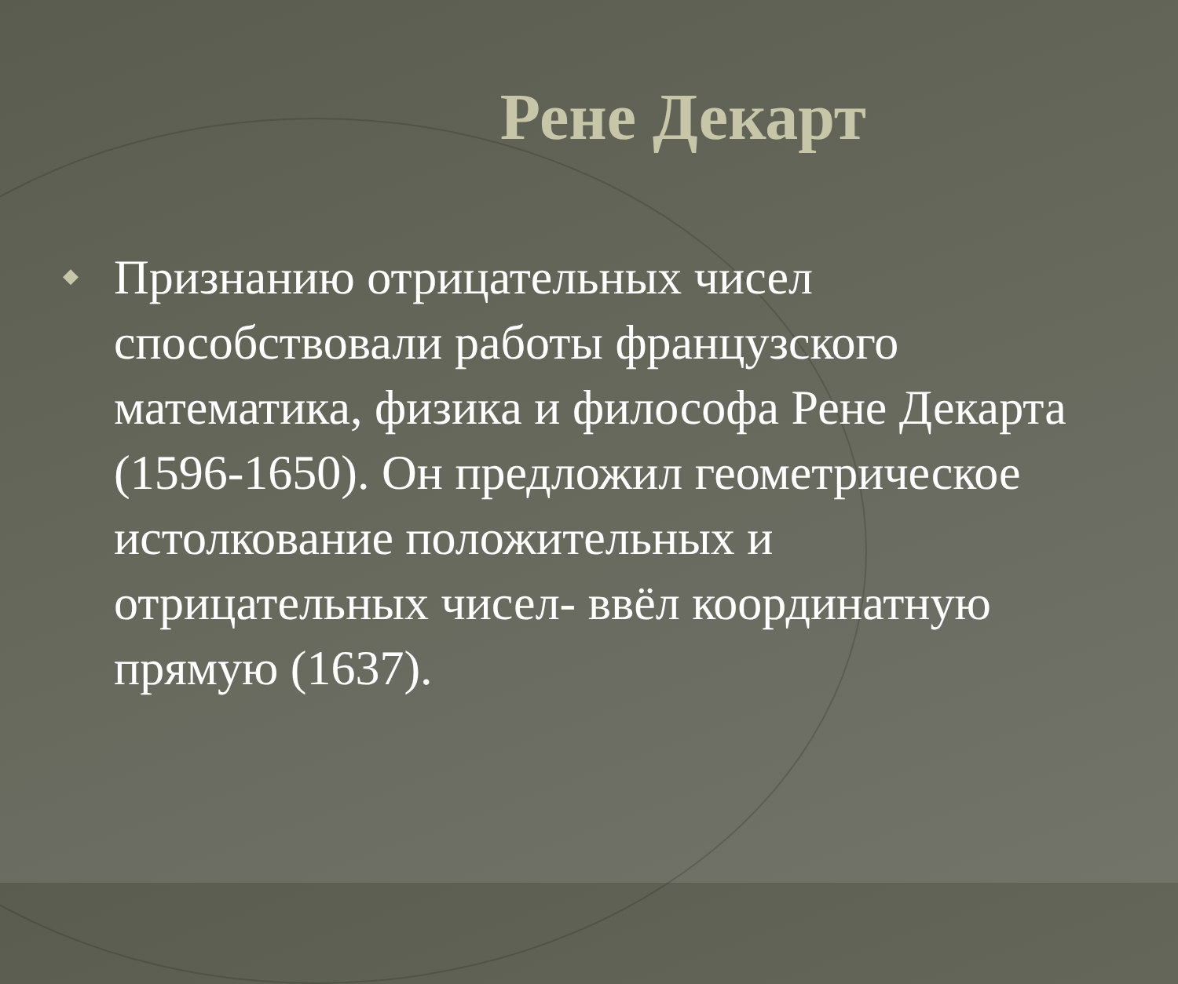Рене Декарт
◆
Признанию отрицательных чисел способствовали работы французского математика, физика и философа Рене Декарта (1596-1650). Он предложил геометрическое истолкование положительных и отрицательных чисел- ввёл координатную прямую (1637).